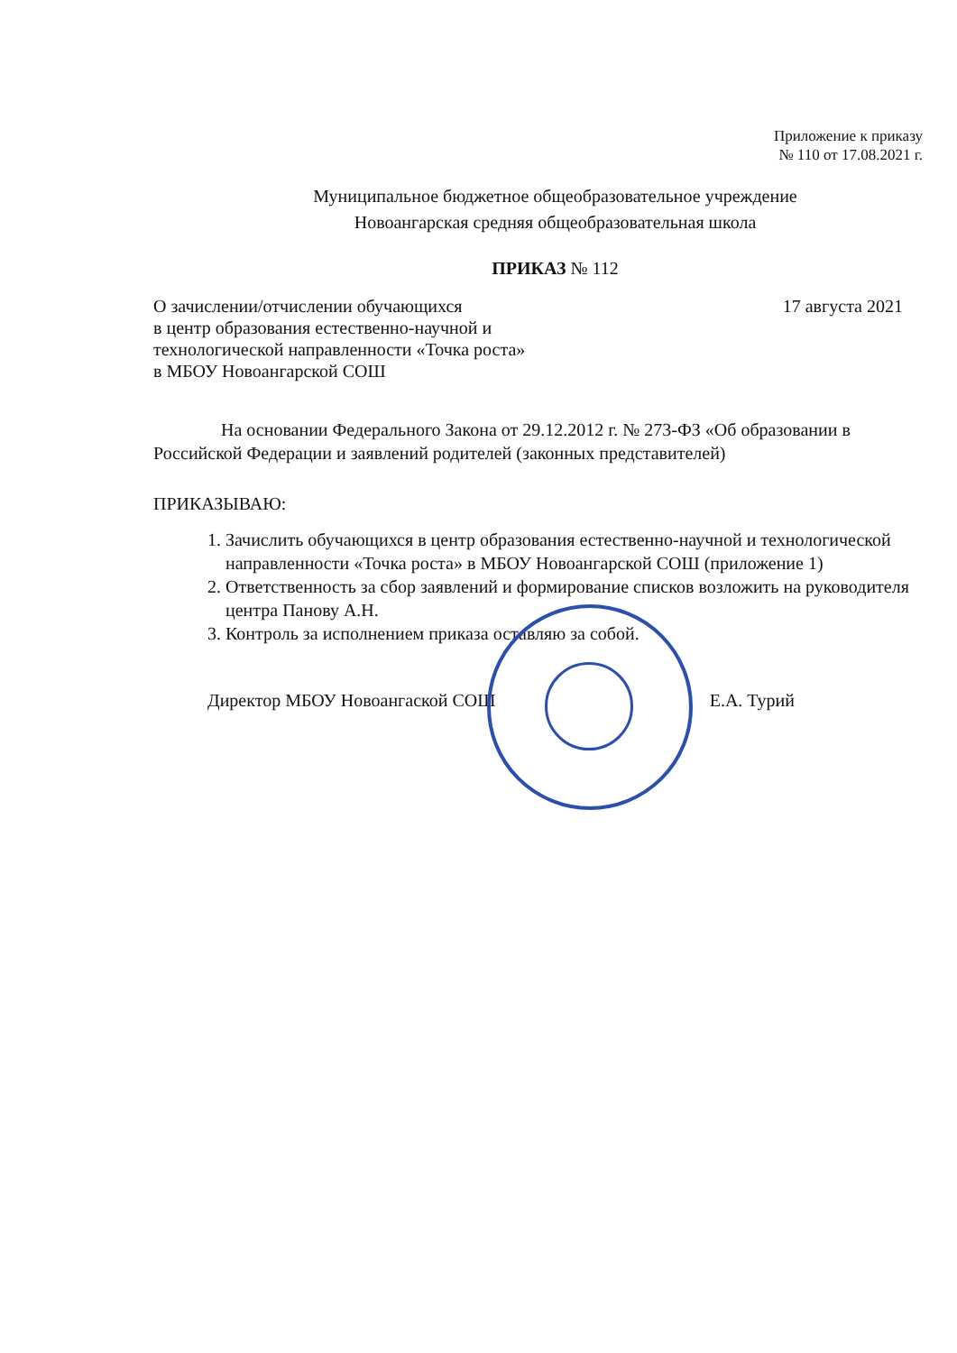Приложение к приказу
№ 110 от 17.08.2021 г.
Муниципальное бюджетное общеобразовательное учреждение
Новоангарская средняя общеобразовательная школа
ПРИКАЗ № 112
О зачислении/отчислении обучающихся
в центр образования естественно-научной и
технологической направленности «Точка роста»
в МБОУ Новоангарской СОШ
17 августа 2021
На основании Федерального Закона от 29.12.2012 г. № 273-ФЗ «Об образовании в Российской Федерации и заявлений родителей (законных представителей)
ПРИКАЗЫВАЮ:
1. Зачислить обучающихся в центр образования естественно-научной и технологической направленности «Точка роста» в МБОУ Новоангарской СОШ (приложение 1)
2. Ответственность за сбор заявлений и формирование списков возложить на руководителя центра Панову А.Н.
3. Контроль за исполнением приказа оставляю за собой.
Директор МБОУ Новоангаской СОШ Е.А. Турий